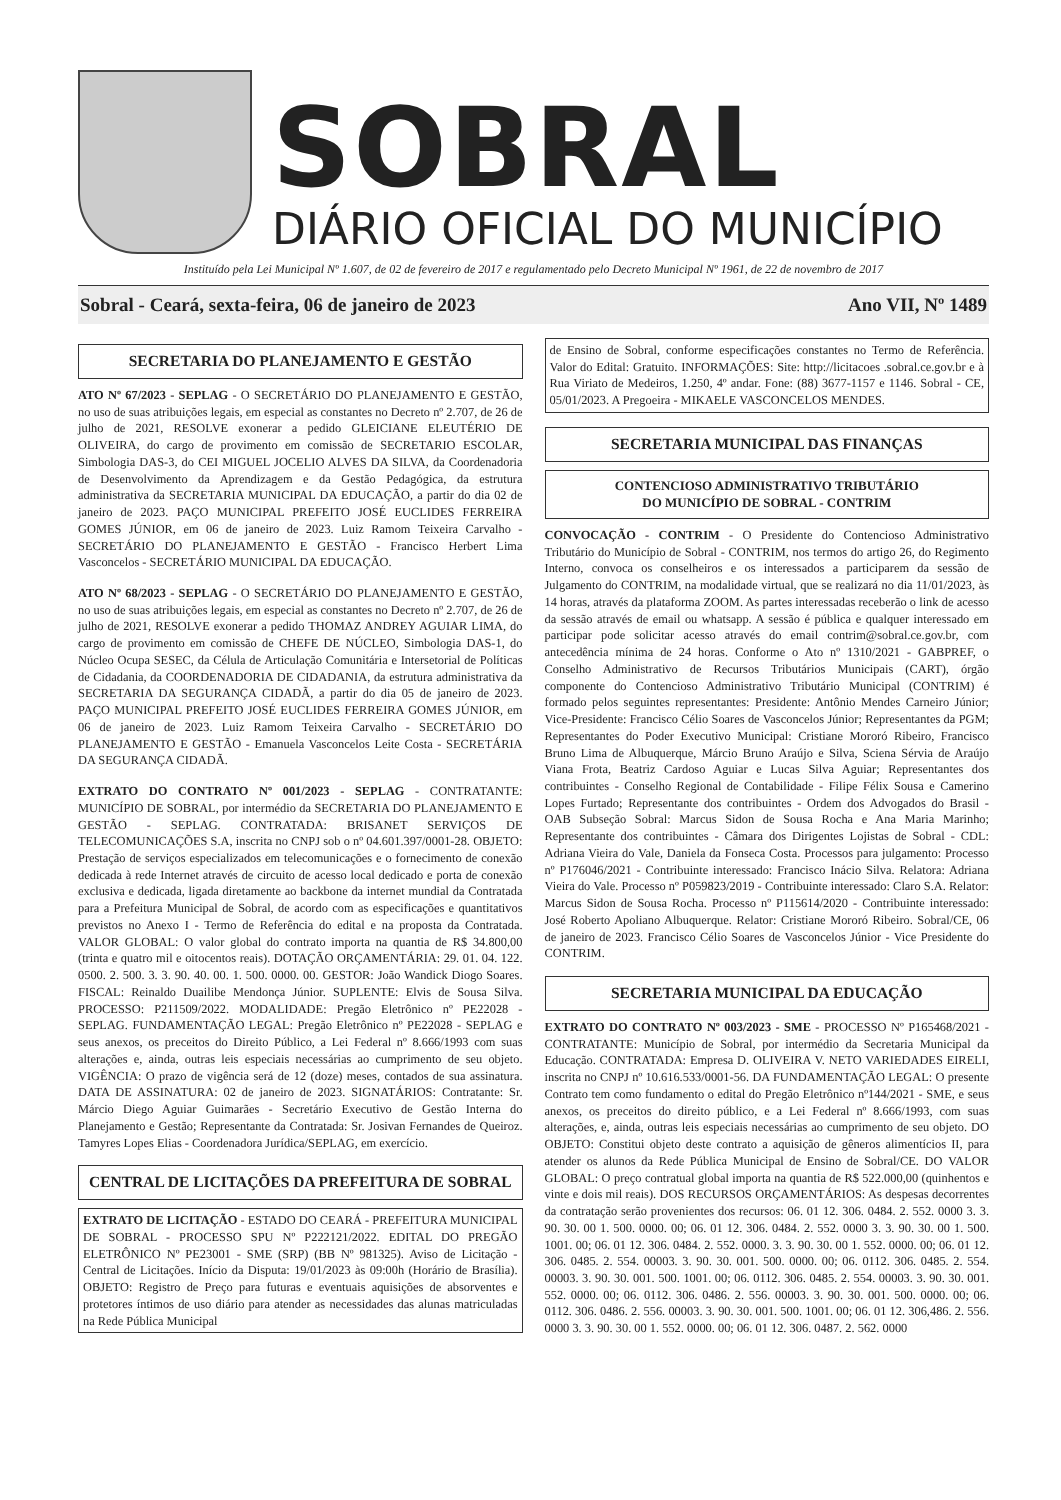SOBRAL
DIÁRIO OFICIAL DO MUNICÍPIO
Instituído pela Lei Municipal Nº 1.607, de 02 de fevereiro de 2017 e regulamentado pelo Decreto Municipal Nº 1961, de 22 de novembro de 2017
Sobral - Ceará, sexta-feira, 06 de janeiro de 2023 Ano VII, Nº 1489
SECRETARIA DO PLANEJAMENTO E GESTÃO
ATO Nº 67/2023 - SEPLAG - O SECRETÁRIO DO PLANEJAMENTO E GESTÃO, no uso de suas atribuições legais, em especial as constantes no Decreto nº 2.707, de 26 de julho de 2021, RESOLVE exonerar a pedido GLEICIANE ELEUTÉRIO DE OLIVEIRA, do cargo de provimento em comissão de SECRETARIO ESCOLAR, Simbologia DAS-3, do CEI MIGUEL JOCELIO ALVES DA SILVA, da Coordenadoria de Desenvolvimento da Aprendizagem e da Gestão Pedagógica, da estrutura administrativa da SECRETARIA MUNICIPAL DA EDUCAÇÃO, a partir do dia 02 de janeiro de 2023. PAÇO MUNICIPAL PREFEITO JOSÉ EUCLIDES FERREIRA GOMES JÚNIOR, em 06 de janeiro de 2023. Luiz Ramom Teixeira Carvalho - SECRETÁRIO DO PLANEJAMENTO E GESTÃO - Francisco Herbert Lima Vasconcelos - SECRETÁRIO MUNICIPAL DA EDUCAÇÃO.
ATO Nº 68/2023 - SEPLAG - O SECRETÁRIO DO PLANEJAMENTO E GESTÃO, no uso de suas atribuições legais, em especial as constantes no Decreto nº 2.707, de 26 de julho de 2021, RESOLVE exonerar a pedido THOMAZ ANDREY AGUIAR LIMA, do cargo de provimento em comissão de CHEFE DE NÚCLEO, Simbologia DAS-1, do Núcleo Ocupa SESEC, da Célula de Articulação Comunitária e Intersetorial de Políticas de Cidadania, da COORDENADORIA DE CIDADANIA, da estrutura administrativa da SECRETARIA DA SEGURANÇA CIDADÃ, a partir do dia 05 de janeiro de 2023. PAÇO MUNICIPAL PREFEITO JOSÉ EUCLIDES FERREIRA GOMES JÚNIOR, em 06 de janeiro de 2023. Luiz Ramom Teixeira Carvalho - SECRETÁRIO DO PLANEJAMENTO E GESTÃO - Emanuela Vasconcelos Leite Costa - SECRETÁRIA DA SEGURANÇA CIDADÃ.
EXTRATO DO CONTRATO Nº 001/2023 - SEPLAG - CONTRATANTE: MUNICÍPIO DE SOBRAL, por intermédio da SECRETARIA DO PLANEJAMENTO E GESTÃO - SEPLAG. CONTRATADA: BRISANET SERVIÇOS DE TELECOMUNICAÇÕES S.A, inscrita no CNPJ sob o nº 04.601.397/0001-28. OBJETO: Prestação de serviços especializados em telecomunicações e o fornecimento de conexão dedicada à rede Internet através de circuito de acesso local dedicado e porta de conexão exclusiva e dedicada, ligada diretamente ao backbone da internet mundial da Contratada para a Prefeitura Municipal de Sobral, de acordo com as especificações e quantitativos previstos no Anexo I - Termo de Referência do edital e na proposta da Contratada. VALOR GLOBAL: O valor global do contrato importa na quantia de R$ 34.800,00 (trinta e quatro mil e oitocentos reais). DOTAÇÃO ORÇAMENTÁRIA: 29. 01. 04. 122. 0500. 2. 500. 3. 3. 90. 40. 00. 1. 500. 0000. 00. GESTOR: João Wandick Diogo Soares. FISCAL: Reinaldo Duailibe Mendonça Júnior. SUPLENTE: Elvis de Sousa Silva. PROCESSO: P211509/2022. MODALIDADE: Pregão Eletrônico nº PE22028 - SEPLAG. FUNDAMENTAÇÃO LEGAL: Pregão Eletrônico nº PE22028 - SEPLAG e seus anexos, os preceitos do Direito Público, a Lei Federal nº 8.666/1993 com suas alterações e, ainda, outras leis especiais necessárias ao cumprimento de seu objeto. VIGÊNCIA: O prazo de vigência será de 12 (doze) meses, contados de sua assinatura. DATA DE ASSINATURA: 02 de janeiro de 2023. SIGNATÁRIOS: Contratante: Sr. Márcio Diego Aguiar Guimarães - Secretário Executivo de Gestão Interna do Planejamento e Gestão; Representante da Contratada: Sr. Josivan Fernandes de Queiroz. Tamyres Lopes Elias - Coordenadora Jurídica/SEPLAG, em exercício.
CENTRAL DE LICITAÇÕES DA PREFEITURA DE SOBRAL
EXTRATO DE LICITAÇÃO - ESTADO DO CEARÁ - PREFEITURA MUNICIPAL DE SOBRAL - PROCESSO SPU Nº P222121/2022. EDITAL DO PREGÃO ELETRÔNICO Nº PE23001 - SME (SRP) (BB Nº 981325). Aviso de Licitação - Central de Licitações. Início da Disputa: 19/01/2023 às 09:00h (Horário de Brasília). OBJETO: Registro de Preço para futuras e eventuais aquisições de absorventes e protetores íntimos de uso diário para atender as necessidades das alunas matriculadas na Rede Pública Municipal
de Ensino de Sobral, conforme especificações constantes no Termo de Referência. Valor do Edital: Gratuito. INFORMAÇÕES: Site: http://licitacoes .sobral.ce.gov.br e à Rua Viriato de Medeiros, 1.250, 4º andar. Fone: (88) 3677-1157 e 1146. Sobral - CE, 05/01/2023. A Pregoeira - MIKAELE VASCONCELOS MENDES.
SECRETARIA MUNICIPAL DAS FINANÇAS
CONTENCIOSO ADMINISTRATIVO TRIBUTÁRIO
DO MUNICÍPIO DE SOBRAL - CONTRIM
CONVOCAÇÃO - CONTRIM - O Presidente do Contencioso Administrativo Tributário do Município de Sobral - CONTRIM, nos termos do artigo 26, do Regimento Interno, convoca os conselheiros e os interessados a participarem da sessão de Julgamento do CONTRIM, na modalidade virtual, que se realizará no dia 11/01/2023, às 14 horas, através da plataforma ZOOM. As partes interessadas receberão o link de acesso da sessão através de email ou whatsapp. A sessão é pública e qualquer interessado em participar pode solicitar acesso através do email contrim@sobral.ce.gov.br, com antecedência mínima de 24 horas. Conforme o Ato nº 1310/2021 - GABPREF, o Conselho Administrativo de Recursos Tributários Municipais (CART), órgão componente do Contencioso Administrativo Tributário Municipal (CONTRIM) é formado pelos seguintes representantes: Presidente: Antônio Mendes Carneiro Júnior; Vice-Presidente: Francisco Célio Soares de Vasconcelos Júnior; Representantes da PGM; Representantes do Poder Executivo Municipal: Cristiane Mororó Ribeiro, Francisco Bruno Lima de Albuquerque, Márcio Bruno Araújo e Silva, Sciena Sérvia de Araújo Viana Frota, Beatriz Cardoso Aguiar e Lucas Silva Aguiar; Representantes dos contribuintes - Conselho Regional de Contabilidade - Filipe Félix Sousa e Camerino Lopes Furtado; Representante dos contribuintes - Ordem dos Advogados do Brasil - OAB Subseção Sobral: Marcus Sidon de Sousa Rocha e Ana Maria Marinho; Representante dos contribuintes - Câmara dos Dirigentes Lojistas de Sobral - CDL: Adriana Vieira do Vale, Daniela da Fonseca Costa. Processos para julgamento: Processo nº P176046/2021 - Contribuinte interessado: Francisco Inácio Silva. Relatora: Adriana Vieira do Vale. Processo nº P059823/2019 - Contribuinte interessado: Claro S.A. Relator: Marcus Sidon de Sousa Rocha. Processo nº P115614/2020 - Contribuinte interessado: José Roberto Apoliano Albuquerque. Relator: Cristiane Mororó Ribeiro. Sobral/CE, 06 de janeiro de 2023. Francisco Célio Soares de Vasconcelos Júnior - Vice Presidente do CONTRIM.
SECRETARIA MUNICIPAL DA EDUCAÇÃO
EXTRATO DO CONTRATO Nº 003/2023 - SME - PROCESSO Nº P165468/2021 - CONTRATANTE: Município de Sobral, por intermédio da Secretaria Municipal da Educação. CONTRATADA: Empresa D. OLIVEIRA V. NETO VARIEDADES EIRELI, inscrita no CNPJ nº 10.616.533/0001-56. DA FUNDAMENTAÇÃO LEGAL: O presente Contrato tem como fundamento o edital do Pregão Eletrônico nº144/2021 - SME, e seus anexos, os preceitos do direito público, e a Lei Federal nº 8.666/1993, com suas alterações, e, ainda, outras leis especiais necessárias ao cumprimento de seu objeto. DO OBJETO: Constitui objeto deste contrato a aquisição de gêneros alimentícios II, para atender os alunos da Rede Pública Municipal de Ensino de Sobral/CE. DO VALOR GLOBAL: O preço contratual global importa na quantia de R$ 522.000,00 (quinhentos e vinte e dois mil reais). DOS RECURSOS ORÇAMENTÁRIOS: As despesas decorrentes da contratação serão provenientes dos recursos: 06. 01 12. 306. 0484. 2. 552. 0000 3. 3. 90. 30. 00 1. 500. 0000. 00; 06. 01 12. 306. 0484. 2. 552. 0000 3. 3. 90. 30. 00 1. 500. 1001. 00; 06. 01 12. 306. 0484. 2. 552. 0000. 3. 3. 90. 30. 00 1. 552. 0000. 00; 06. 01 12. 306. 0485. 2. 554. 00003. 3. 90. 30. 001. 500. 0000. 00; 06. 0112. 306. 0485. 2. 554. 00003. 3. 90. 30. 001. 500. 1001. 00; 06. 0112. 306. 0485. 2. 554. 00003. 3. 90. 30. 001. 552. 0000. 00; 06. 0112. 306. 0486. 2. 556. 00003. 3. 90. 30. 001. 500. 0000. 00; 06. 0112. 306. 0486. 2. 556. 00003. 3. 90. 30. 001. 500. 1001. 00; 06. 01 12. 306,486. 2. 556. 0000 3. 3. 90. 30. 00 1. 552. 0000. 00; 06. 01 12. 306. 0487. 2. 562. 0000